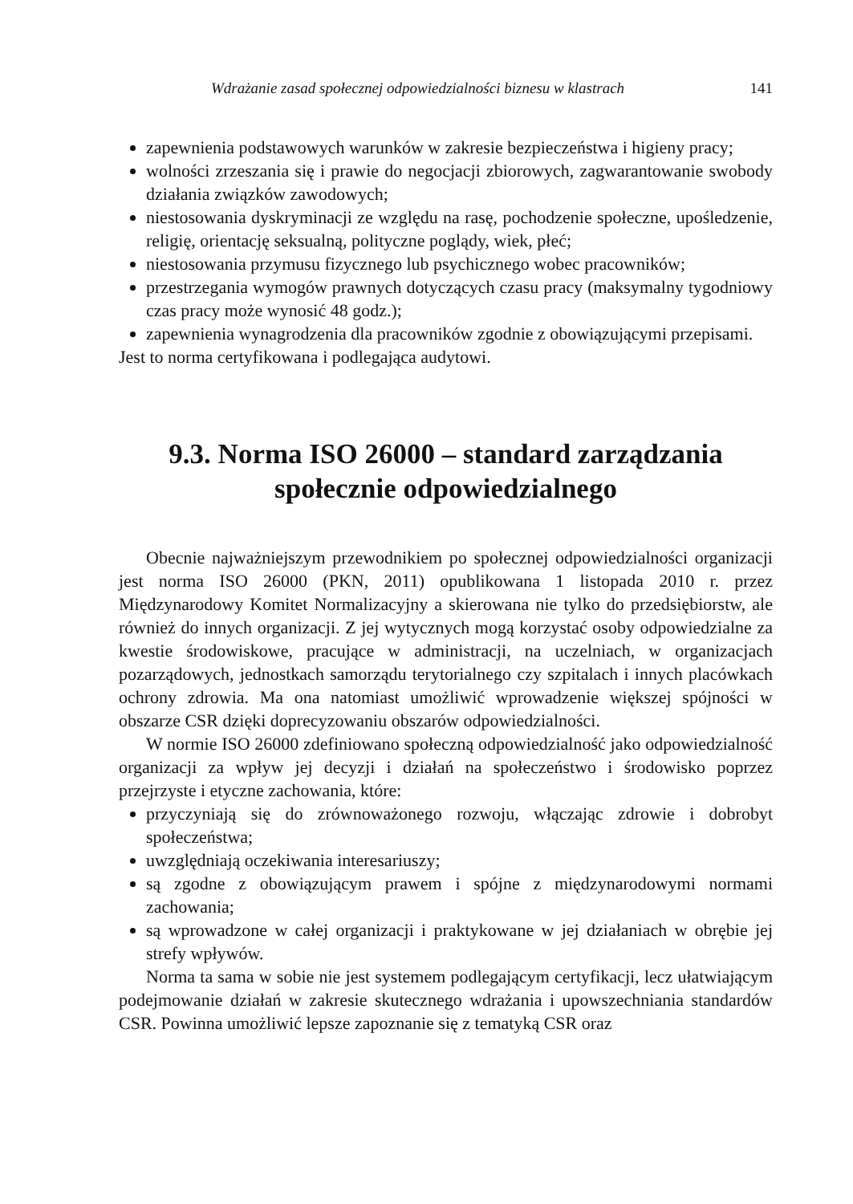Wdrażanie zasad społecznej odpowiedzialności biznesu w klastrach 141
zapewnienia podstawowych warunków w zakresie bezpieczeństwa i higieny pracy;
wolności zrzeszania się i prawie do negocjacji zbiorowych, zagwarantowanie swobody działania związków zawodowych;
niestosowania dyskryminacji ze względu na rasę, pochodzenie społeczne, upośledzenie, religię, orientację seksualną, polityczne poglądy, wiek, płeć;
niestosowania przymusu fizycznego lub psychicznego wobec pracowników;
przestrzegania wymogów prawnych dotyczących czasu pracy (maksymalny tygodniowy czas pracy może wynosić 48 godz.);
zapewnienia wynagrodzenia dla pracowników zgodnie z obowiązującymi przepisami.
Jest to norma certyfikowana i podlegająca audytowi.
9.3. Norma ISO 26000 – standard zarządzania
społecznie odpowiedzialnego
Obecnie najważniejszym przewodnikiem po społecznej odpowiedzialności organizacji jest norma ISO 26000 (PKN, 2011) opublikowana 1 listopada 2010 r. przez Międzynarodowy Komitet Normalizacyjny a skierowana nie tylko do przedsiębiorstw, ale również do innych organizacji. Z jej wytycznych mogą korzystać osoby odpowiedzialne za kwestie środowiskowe, pracujące w administracji, na uczelniach, w organizacjach pozarządowych, jednostkach samorządu terytorialnego czy szpitalach i innych placówkach ochrony zdrowia. Ma ona natomiast umożliwić wprowadzenie większej spójności w obszarze CSR dzięki doprecyzowaniu obszarów odpowiedzialności.
W normie ISO 26000 zdefiniowano społeczną odpowiedzialność jako odpowiedzialność organizacji za wpływ jej decyzji i działań na społeczeństwo i środowisko poprzez przejrzyste i etyczne zachowania, które:
przyczyniają się do zrównoważonego rozwoju, włączając zdrowie i dobrobyt społeczeństwa;
uwzględniają oczekiwania interesariuszy;
są zgodne z obowiązującym prawem i spójne z międzynarodowymi normami zachowania;
są wprowadzone w całej organizacji i praktykowane w jej działaniach w obrębie jej strefy wpływów.
Norma ta sama w sobie nie jest systemem podlegającym certyfikacji, lecz ułatwiającym podejmowanie działań w zakresie skutecznego wdrażania i upowszechniania standardów CSR. Powinna umożliwić lepsze zapoznanie się z tematyką CSR oraz